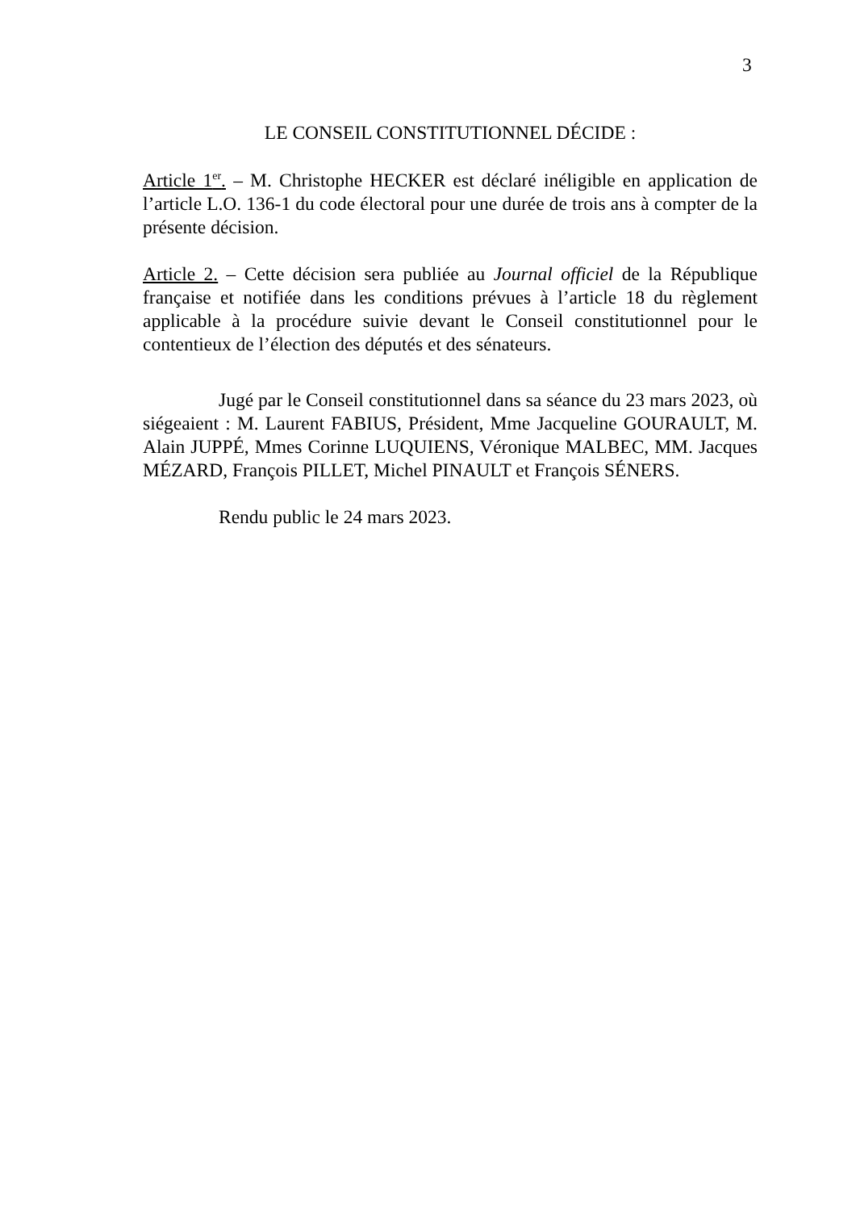3
LE CONSEIL CONSTITUTIONNEL DÉCIDE :
Article 1<sup>er</sup>. – M. Christophe HECKER est déclaré inéligible en application de l’article L.O. 136-1 du code électoral pour une durée de trois ans à compter de la présente décision.
Article 2. – Cette décision sera publiée au Journal officiel de la République française et notifiée dans les conditions prévues à l’article 18 du règlement applicable à la procédure suivie devant le Conseil constitutionnel pour le contentieux de l’élection des députés et des sénateurs.
Jugé par le Conseil constitutionnel dans sa séance du 23 mars 2023, où siégeaient : M. Laurent FABIUS, Président, Mme Jacqueline GOURAULT, M. Alain JUPPÉ, Mmes Corinne LUQUIENS, Véronique MALBEC, MM. Jacques MÉZARD, François PILLET, Michel PINAULT et François SÉNERS.
Rendu public le 24 mars 2023.